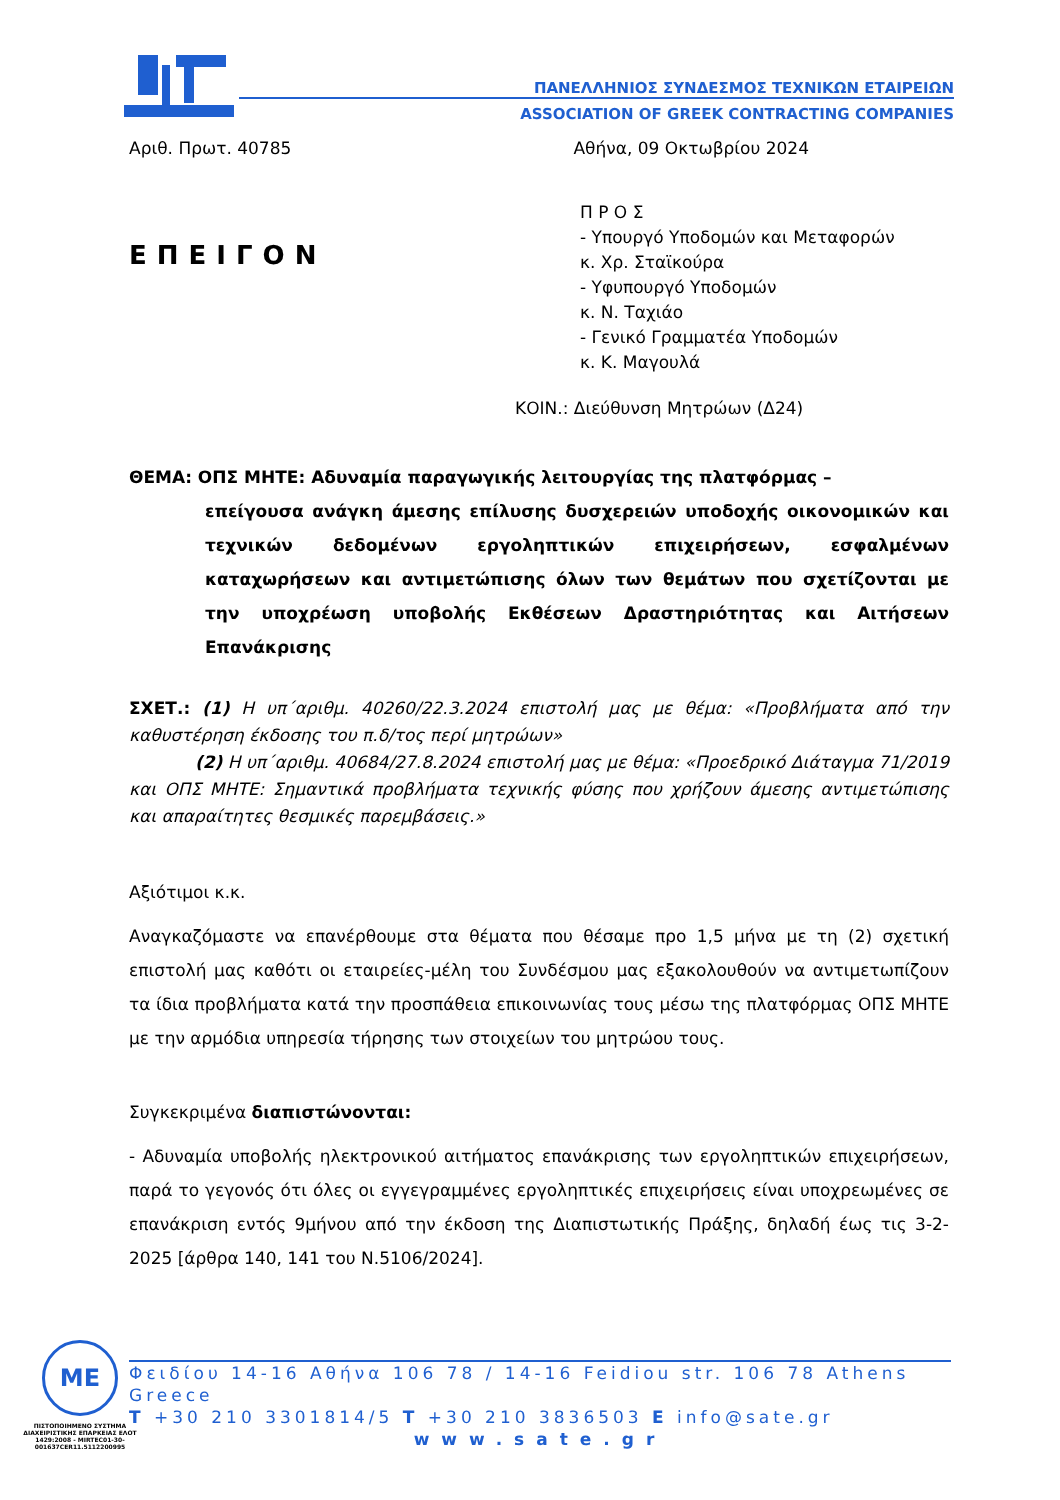ΠΑΝΕΛΛΗΝΙΟΣ ΣΥΝΔΕΣΜΟΣ ΤΕΧΝΙΚΩΝ ΕΤΑΙΡΕΙΩΝ
ASSOCIATION OF GREEK CONTRACTING COMPANIES
Αριθ. Πρωτ. 40785 Αθήνα, 09 Οκτωβρίου 2024
ΕΠΕΙΓΟΝ
Π Ρ Ο Σ
- Υπουργό Υποδομών και Μεταφορών
κ. Χρ. Σταϊκούρα
- Υφυπουργό Υποδομών
κ. Ν. Ταχιάο
- Γενικό Γραμματέα Υποδομών
κ. Κ. Μαγουλά
ΚΟΙΝ.: Διεύθυνση Μητρώων (Δ24)
ΘΕΜΑ: ΟΠΣ ΜΗΤΕ: Αδυναμία παραγωγικής λειτουργίας της πλατφόρμας –
επείγουσα ανάγκη άμεσης επίλυσης δυσχερειών υποδοχής οικονομικών και τεχνικών δεδομένων εργοληπτικών επιχειρήσεων, εσφαλμένων καταχωρήσεων και αντιμετώπισης όλων των θεμάτων που σχετίζονται με την υποχρέωση υποβολής Εκθέσεων Δραστηριότητας και Αιτήσεων Επανάκρισης
ΣΧΕΤ.: (1) Η υπ΄αριθμ. 40260/22.3.2024 επιστολή μας με θέμα: «Προβλήματα από την καθυστέρηση έκδοσης του π.δ/τος περί μητρώων»
(2) Η υπ΄αριθμ. 40684/27.8.2024 επιστολή μας με θέμα: «Προεδρικό Διάταγμα 71/2019 και ΟΠΣ ΜΗΤΕ: Σημαντικά προβλήματα τεχνικής φύσης που χρήζουν άμεσης αντιμετώπισης και απαραίτητες θεσμικές παρεμβάσεις.»
Αξιότιμοι κ.κ.
Αναγκαζόμαστε να επανέρθουμε στα θέματα που θέσαμε προ 1,5 μήνα με τη (2) σχετική επιστολή μας καθότι οι εταιρείες-μέλη του Συνδέσμου μας εξακολουθούν να αντιμετωπίζουν τα ίδια προβλήματα κατά την προσπάθεια επικοινωνίας τους μέσω της πλατφόρμας ΟΠΣ ΜΗΤΕ με την αρμόδια υπηρεσία τήρησης των στοιχείων του μητρώου τους.
Συγκεκριμένα διαπιστώνονται:
- Αδυναμία υποβολής ηλεκτρονικού αιτήματος επανάκρισης των εργοληπτικών επιχειρήσεων, παρά το γεγονός ότι όλες οι εγγεγραμμένες εργοληπτικές επιχειρήσεις είναι υποχρεωμένες σε επανάκριση εντός 9μήνου από την έκδοση της Διαπιστωτικής Πράξης, δηλαδή έως τις 3-2-2025 [άρθρα 140, 141 του Ν.5106/2024].
ME
ΠΙΣΤΟΠΟΙΗΜΕΝΟ ΣΥΣΤΗΜΑ ΔΙΑΧΕΙΡΙΣΤΙΚΗΣ ΕΠΑΡΚΕΙΑΣ ΕΛΟΤ 1429:2008 - MIRTEC01-30-001637CER11.5112200995
Φειδίου 14-16 Αθήνα 106 78 / 14-16 Feidiou str. 106 78 Athens Greece
T +30 210 3301814/5 T +30 210 3836503 E info@sate.gr
www.sate.gr